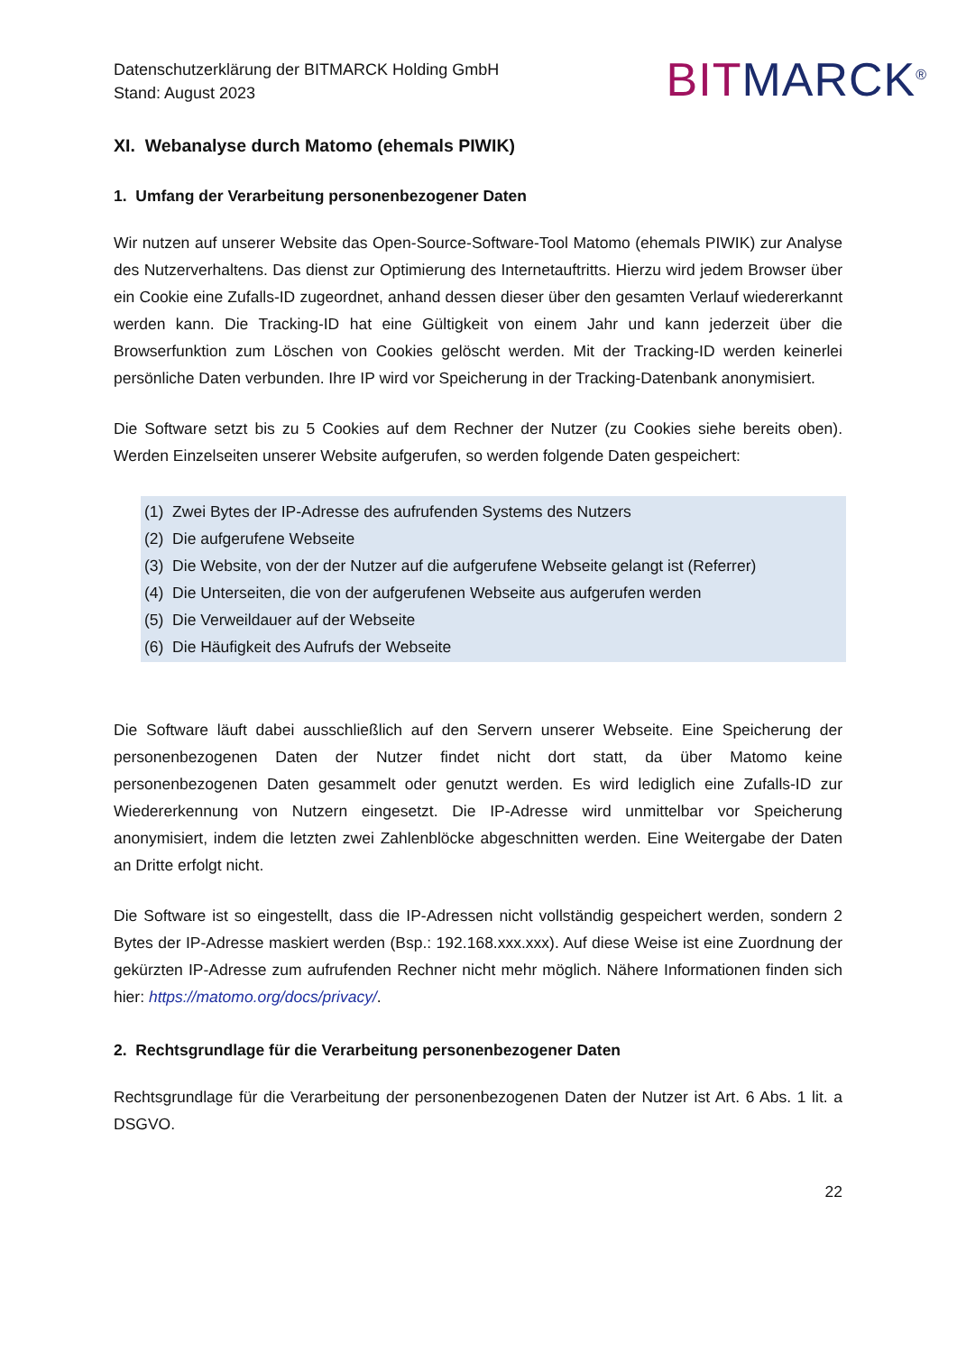Datenschutzerklärung der BITMARCK Holding GmbH
Stand: August 2023
BIT MARCK<sup>®</sup>
XI. Webanalyse durch Matomo (ehemals PIWIK)
1. Umfang der Verarbeitung personenbezogener Daten
Wir nutzen auf unserer Website das Open-Source-Software-Tool Matomo (ehemals PIWIK) zur Analyse des Nutzerverhaltens. Das dienst zur Optimierung des Internetauftritts. Hierzu wird jedem Browser über ein Cookie eine Zufalls-ID zugeordnet, anhand dessen dieser über den gesamten Verlauf wiedererkannt werden kann. Die Tracking-ID hat eine Gültigkeit von einem Jahr und kann jederzeit über die Browserfunktion zum Löschen von Cookies gelöscht werden. Mit der Tracking-ID werden keinerlei persönliche Daten verbunden. Ihre IP wird vor Speicherung in der Tracking-Datenbank anonymisiert.
Die Software setzt bis zu 5 Cookies auf dem Rechner der Nutzer (zu Cookies siehe bereits oben). Werden Einzelseiten unserer Website aufgerufen, so werden folgende Daten gespeichert:
(1) Zwei Bytes der IP-Adresse des aufrufenden Systems des Nutzers
(2) Die aufgerufene Webseite
(3) Die Website, von der der Nutzer auf die aufgerufene Webseite gelangt ist (Referrer)
(4) Die Unterseiten, die von der aufgerufenen Webseite aus aufgerufen werden
(5) Die Verweildauer auf der Webseite
(6) Die Häufigkeit des Aufrufs der Webseite
Die Software läuft dabei ausschließlich auf den Servern unserer Webseite. Eine Speicherung der personenbezogenen Daten der Nutzer findet nicht dort statt, da über Matomo keine personenbezogenen Daten gesammelt oder genutzt werden. Es wird lediglich eine Zufalls-ID zur Wiedererkennung von Nutzern eingesetzt. Die IP-Adresse wird unmittelbar vor Speicherung anonymisiert, indem die letzten zwei Zahlenblöcke abgeschnitten werden. Eine Weitergabe der Daten an Dritte erfolgt nicht.
Die Software ist so eingestellt, dass die IP-Adressen nicht vollständig gespeichert werden, sondern 2 Bytes der IP-Adresse maskiert werden (Bsp.: 192.168.xxx.xxx). Auf diese Weise ist eine Zuordnung der gekürzten IP-Adresse zum aufrufenden Rechner nicht mehr möglich. Nähere Informationen finden sich hier: https://matomo.org/docs/privacy/.
2. Rechtsgrundlage für die Verarbeitung personenbezogener Daten
Rechtsgrundlage für die Verarbeitung der personenbezogenen Daten der Nutzer ist Art. 6 Abs. 1 lit. a DSGVO.
22